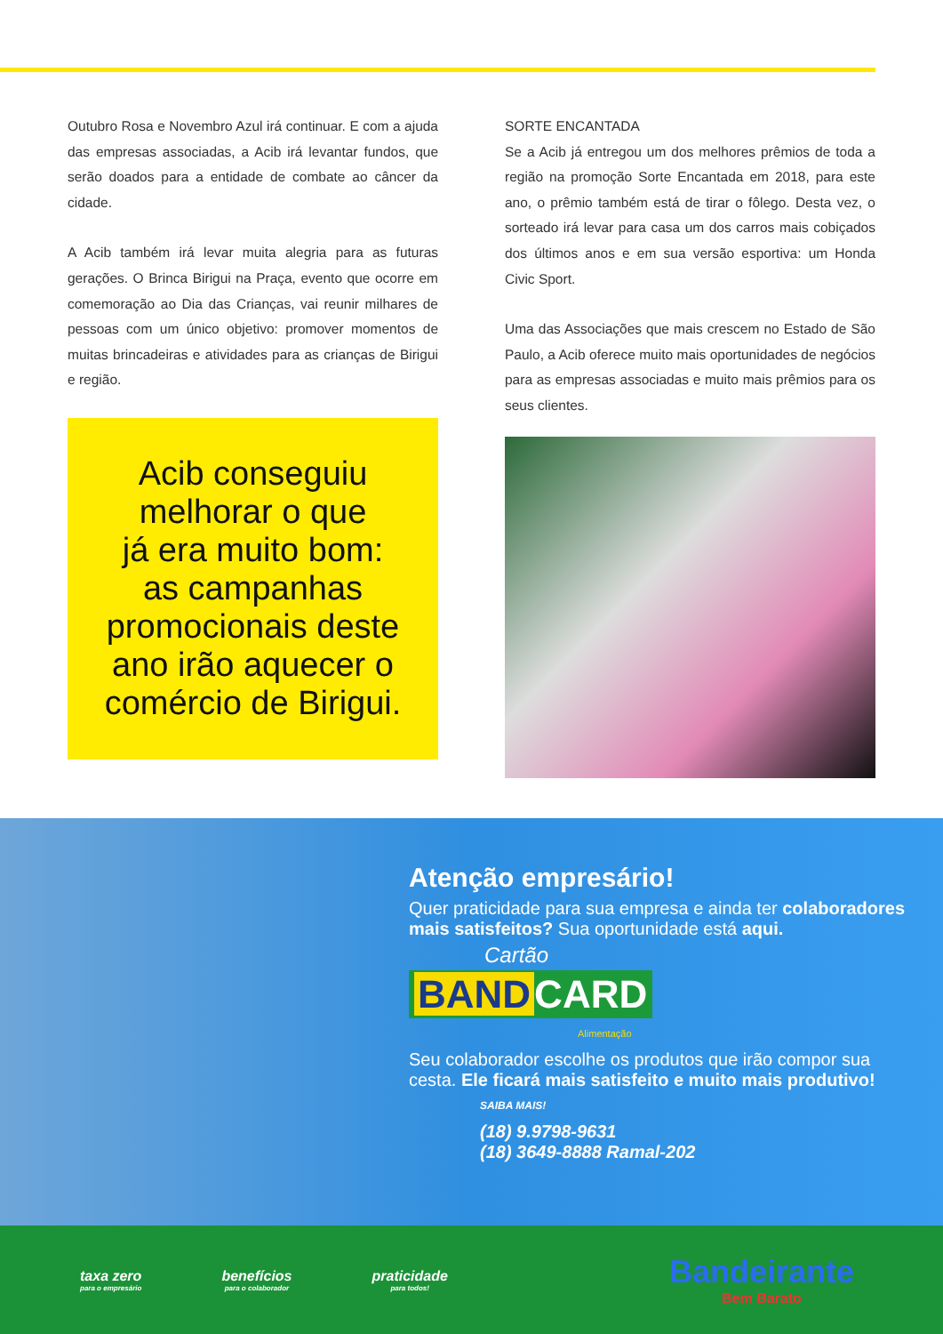Outubro Rosa e Novembro Azul irá continuar. E com a ajuda das empresas associadas, a Acib irá levantar fundos, que serão doados para a entidade de combate ao câncer da cidade.
A Acib também irá levar muita alegria para as futuras gerações. O Brinca Birigui na Praça, evento que ocorre em comemoração ao Dia das Crianças, vai reunir milhares de pessoas com um único objetivo: promover momentos de muitas brincadeiras e atividades para as crianças de Birigui e região.
Acib conseguiu
melhorar o que
já era muito bom:
as campanhas
promocionais deste
ano irão aquecer o
comércio de Birigui.
SORTE ENCANTADA
Se a Acib já entregou um dos melhores prêmios de toda a região na promoção Sorte Encantada em 2018, para este ano, o prêmio também está de tirar o fôlego. Desta vez, o sorteado irá levar para casa um dos carros mais cobiçados dos últimos anos e em sua versão esportiva: um Honda Civic Sport.
Uma das Associações que mais crescem no Estado de São Paulo, a Acib oferece muito mais oportunidades de negócios para as empresas associadas e muito mais prêmios para os seus clientes.
Atenção empresário!
Quer praticidade para sua empresa e ainda ter colaboradores mais satisfeitos? Sua oportunidade está aqui.
Cartão
BAND CARD
Alimentação
Seu colaborador escolhe os produtos que irão compor sua cesta. Ele ficará mais satisfeito e muito mais produtivo!
SAIBA MAIS!
(18) 9.9798-9631
(18) 3649-8888 Ramal-202
taxa zero
para o empresário
benefícios
para o colaborador
praticidade
para todos!
Bandeirante
Bem Barato